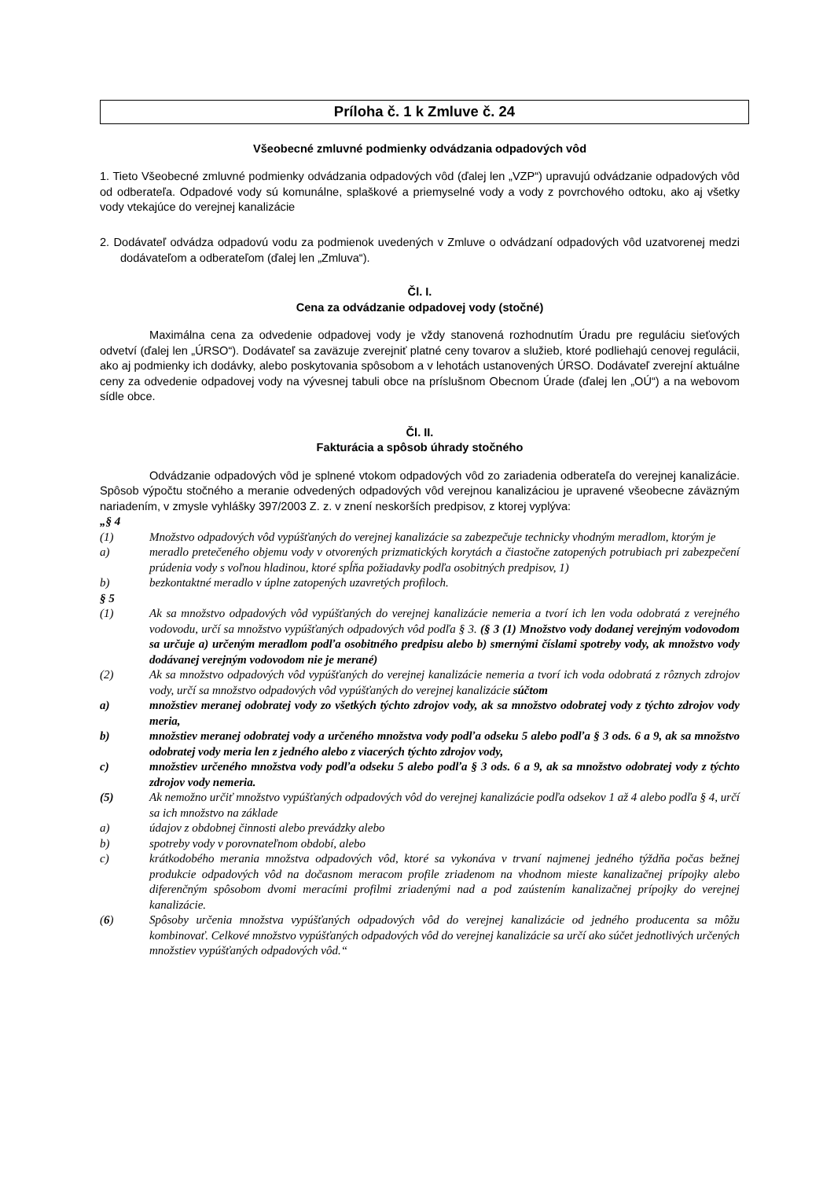Príloha č. 1 k Zmluve č. 24
Všeobecné zmluvné podmienky odvádzania odpadových vôd
1. Tieto Všeobecné zmluvné podmienky odvádzania odpadových vôd (ďalej len „VZP“) upravujú odvádzanie odpadových vôd od odberateľa. Odpadové vody sú komunálne, splaškové a priemyselné vody a vody z povrchového odtoku, ako aj všetky vody vtekajúce do verejnej kanalizácie
2. Dodávateľ odvádza odpadovú vodu za podmienok uvedených v Zmluve o odvádzaní odpadových vôd uzatvorenej medzi dodávateľom a odberateľom (ďalej len „Zmluva“).
Čl. I.
Cena za odvádzanie odpadovej vody (stočné)
Maximálna cena za odvedenie odpadovej vody je vždy stanovená rozhodnutím Úradu pre reguláciu sieťových odvetví (ďalej len „ÚRSO“). Dodávateľ sa zaväzuje zverejniť platné ceny tovarov a služieb, ktoré podliehajú cenovej regulácii, ako aj podmienky ich dodávky, alebo poskytovania spôsobom a v lehotách ustanovených ÚRSO. Dodávateľ zverejní aktuálne ceny za odvedenie odpadovej vody na vývesnej tabuli obce na príslušnom Obecnom Úrade (ďalej len „OÚ“) a na webovom sídle obce.
Čl. II.
Fakturácia a spôsob úhrady stočného
Odvádzanie odpadových vôd je splnené vtokom odpadových vôd zo zariadenia odberateľa do verejnej kanalizácie. Spôsob výpočtu stočného a meranie odvedených odpadových vôd verejnou kanalizáciou je upravené všeobecne záväzným nariadením, v zmysle vyhlášky 397/2003 Z. z. v znení neskorších predpisov, z ktorej vyplýva:
„§ 4
(1) Množstvo odpadových vôd vypúšťaných do verejnej kanalizácie sa zabezpečuje technicky vhodným meradlom, ktorým je
a) meradlo pretečeného objemu vody v otvorených prizmatických korytách a čiastočne zatopených potrubiach pri zabezpečení prúdenia vody s voľnou hladinou, ktoré spĺňa požiadavky podľa osobitných predpisov, 1)
b) bezkontaktné meradlo v úplne zatopených uzavretých profiloch.
§ 5
(1) Ak sa množstvo odpadových vôd vypúšťaných do verejnej kanalizácie nemeria a tvorí ich len voda odobratá z verejného vodovodu, určí sa množstvo vypúšťaných odpadových vôd podľa § 3. (§ 3 (1) Množstvo vody dodanej verejným vodovodom sa určuje a) určeným meradlom podľa osobitného predpisu alebo b) smernými číslami spotreby vody, ak množstvo vody dodávanej verejným vodovodom nie je merané)
(2) Ak sa množstvo odpadových vôd vypúšťaných do verejnej kanalizácie nemeria a tvorí ich voda odobratá z rôznych zdrojov vody, určí sa množstvo odpadových vôd vypúšťaných do verejnej kanalizácie súčtom
a) množstiev meranej odobratej vody zo všetkých týchto zdrojov vody, ak sa množstvo odobratej vody z týchto zdrojov vody meria,
b) množstiev meranej odobratej vody a určeného množstva vody podľa odseku 5 alebo podľa § 3 ods. 6 a 9, ak sa množstvo odobratej vody meria len z jedného alebo z viacerých týchto zdrojov vody,
c) množstiev určeného množstva vody podľa odseku 5 alebo podľa § 3 ods. 6 a 9, ak sa množstvo odobratej vody z týchto zdrojov vody nemeria.
(5) Ak nemožno určiť množstvo vypúšťaných odpadových vôd do verejnej kanalizácie podľa odsekov 1 až 4 alebo podľa § 4, určí sa ich množstvo na základe
a) údajov z obdobnej činnosti alebo prevádzky alebo
b) spotreby vody v porovnateľnom období, alebo
c) krátkodobého merania množstva odpadových vôd, ktoré sa vykonáva v trvaní najmenej jedného týždňa počas bežnej produkcie odpadových vôd na dočasnom meracom profile zriadenom na vhodnom mieste kanalizačnej prípojky alebo diferenčným spôsobom dvomi meracími profilmi zriadenými nad a pod zaústením kanalizačnej prípojky do verejnej kanalizácie.
(6) Spôsoby určenia množstva vypúšťaných odpadových vôd do verejnej kanalizácie od jedného producenta sa môžu kombinovať. Celkové množstvo vypúšťaných odpadových vôd do verejnej kanalizácie sa určí ako súčet jednotlivých určených množstiev vypúšťaných odpadových vôd.“